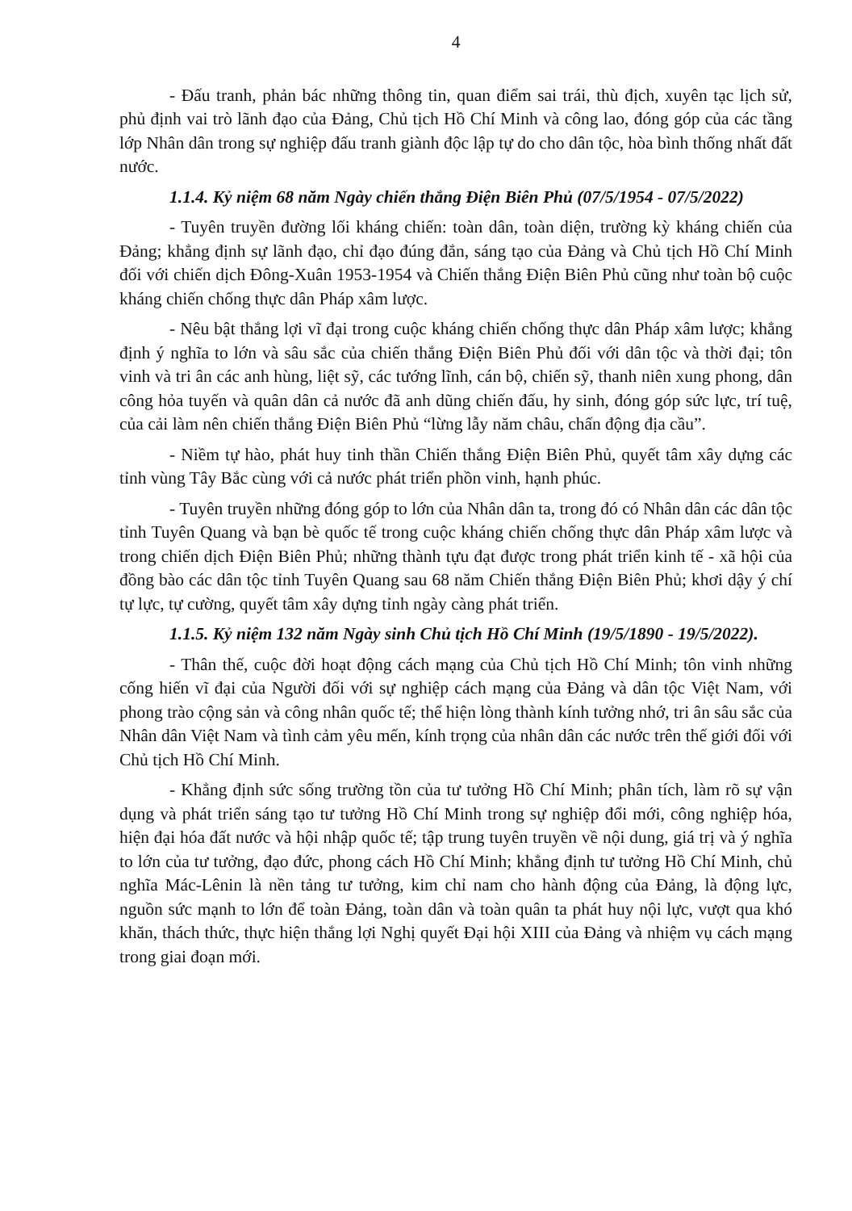4
- Đấu tranh, phản bác những thông tin, quan điểm sai trái, thù địch, xuyên tạc lịch sử, phủ định vai trò lãnh đạo của Đảng, Chủ tịch Hồ Chí Minh và công lao, đóng góp của các tầng lớp Nhân dân trong sự nghiệp đấu tranh giành độc lập tự do cho dân tộc, hòa bình thống nhất đất nước.
1.1.4. Kỷ niệm 68 năm Ngày chiến thắng Điện Biên Phủ (07/5/1954 - 07/5/2022)
- Tuyên truyền đường lối kháng chiến: toàn dân, toàn diện, trường kỳ kháng chiến của Đảng; khẳng định sự lãnh đạo, chỉ đạo đúng đắn, sáng tạo của Đảng và Chủ tịch Hồ Chí Minh đối với chiến dịch Đông-Xuân 1953-1954 và Chiến thắng Điện Biên Phủ cũng như toàn bộ cuộc kháng chiến chống thực dân Pháp xâm lược.
- Nêu bật thắng lợi vĩ đại trong cuộc kháng chiến chống thực dân Pháp xâm lược; khẳng định ý nghĩa to lớn và sâu sắc của chiến thắng Điện Biên Phủ đối với dân tộc và thời đại; tôn vinh và tri ân các anh hùng, liệt sỹ, các tướng lĩnh, cán bộ, chiến sỹ, thanh niên xung phong, dân công hỏa tuyến và quân dân cả nước đã anh dũng chiến đấu, hy sinh, đóng góp sức lực, trí tuệ, của cải làm nên chiến thắng Điện Biên Phủ “lừng lẫy năm châu, chấn động địa cầu”.
- Niềm tự hào, phát huy tinh thần Chiến thắng Điện Biên Phủ, quyết tâm xây dựng các tỉnh vùng Tây Bắc cùng với cả nước phát triển phồn vinh, hạnh phúc.
- Tuyên truyền những đóng góp to lớn của Nhân dân ta, trong đó có Nhân dân các dân tộc tỉnh Tuyên Quang và bạn bè quốc tế trong cuộc kháng chiến chống thực dân Pháp xâm lược và trong chiến dịch Điện Biên Phủ; những thành tựu đạt được trong phát triển kinh tế - xã hội của đồng bào các dân tộc tỉnh Tuyên Quang sau 68 năm Chiến thắng Điện Biên Phủ; khơi dậy ý chí tự lực, tự cường, quyết tâm xây dựng tỉnh ngày càng phát triển.
1.1.5. Kỷ niệm 132 năm Ngày sinh Chủ tịch Hồ Chí Minh (19/5/1890 - 19/5/2022).
- Thân thế, cuộc đời hoạt động cách mạng của Chủ tịch Hồ Chí Minh; tôn vinh những cống hiến vĩ đại của Người đối với sự nghiệp cách mạng của Đảng và dân tộc Việt Nam, với phong trào cộng sản và công nhân quốc tế; thể hiện lòng thành kính tưởng nhớ, tri ân sâu sắc của Nhân dân Việt Nam và tình cảm yêu mến, kính trọng của nhân dân các nước trên thế giới đối với Chủ tịch Hồ Chí Minh.
- Khẳng định sức sống trường tồn của tư tưởng Hồ Chí Minh; phân tích, làm rõ sự vận dụng và phát triển sáng tạo tư tưởng Hồ Chí Minh trong sự nghiệp đổi mới, công nghiệp hóa, hiện đại hóa đất nước và hội nhập quốc tế; tập trung tuyên truyền về nội dung, giá trị và ý nghĩa to lớn của tư tưởng, đạo đức, phong cách Hồ Chí Minh; khẳng định tư tưởng Hồ Chí Minh, chủ nghĩa Mác-Lênin là nền tảng tư tưởng, kim chỉ nam cho hành động của Đảng, là động lực, nguồn sức mạnh to lớn để toàn Đảng, toàn dân và toàn quân ta phát huy nội lực, vượt qua khó khăn, thách thức, thực hiện thắng lợi Nghị quyết Đại hội XIII của Đảng và nhiệm vụ cách mạng trong giai đoạn mới.